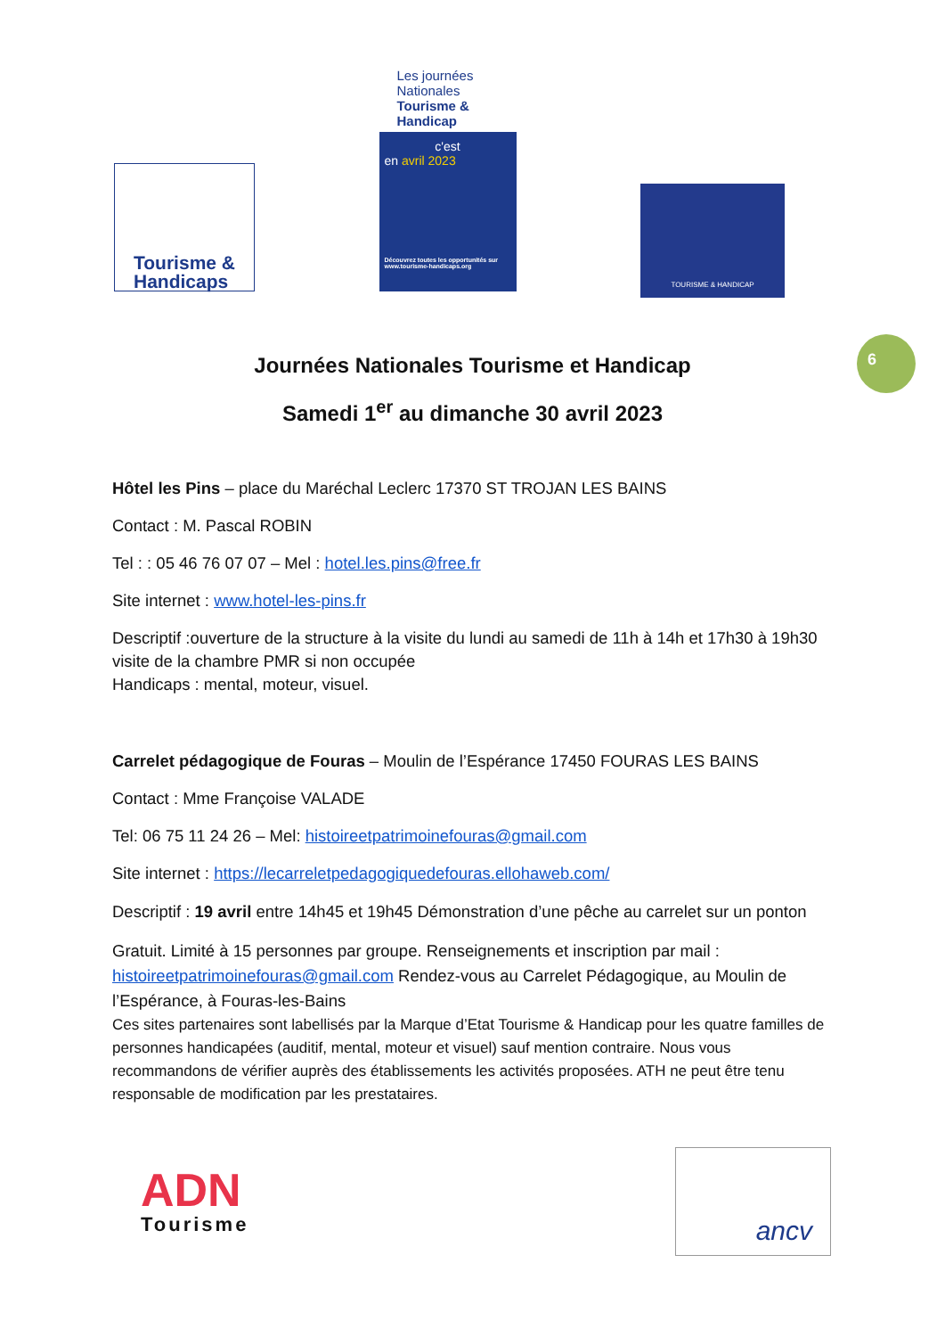Tourisme &
Handicaps
Les journées Nationales Tourisme & Handicap
c'est
en avril 2023
Découvrez toutes les opportunités sur www.tourisme-handicaps.org
TOURISME & HANDICAP
Journées Nationales Tourisme et Handicap
Samedi 1<sup>er</sup> au dimanche 30 avril 2023
6
Hôtel les Pins – place du Maréchal Leclerc 17370 ST TROJAN LES BAINS
Contact : M. Pascal ROBIN
Tel : : 05 46 76 07 07 – Mel : hotel.les.pins@free.fr
Site internet : www.hotel-les-pins.fr
Descriptif :ouverture de la structure à la visite du lundi au samedi de 11h à 14h et 17h30 à 19h30 visite de la chambre PMR si non occupée
Handicaps : mental, moteur, visuel.
Carrelet pédagogique de Fouras – Moulin de l’Espérance 17450 FOURAS LES BAINS
Contact : Mme Françoise VALADE
Tel: 06 75 11 24 26 – Mel: histoireetpatrimoinefouras@gmail.com
Site internet : https://lecarreletpedagogiquedefouras.ellohaweb.com/
Descriptif : 19 avril entre 14h45 et 19h45 Démonstration d’une pêche au carrelet sur un ponton
Gratuit. Limité à 15 personnes par groupe. Renseignements et inscription par mail : histoireetpatrimoinefouras@gmail.com Rendez-vous au Carrelet Pédagogique, au Moulin de l’Espérance, à Fouras-les-Bains
Ces sites partenaires sont labellisés par la Marque d’Etat Tourisme & Handicap pour les quatre familles de personnes handicapées (auditif, mental, moteur et visuel) sauf mention contraire. Nous vous recommandons de vérifier auprès des établissements les activités proposées. ATH ne peut être tenu responsable de modification par les prestataires.
ADN
Tourisme
ancv